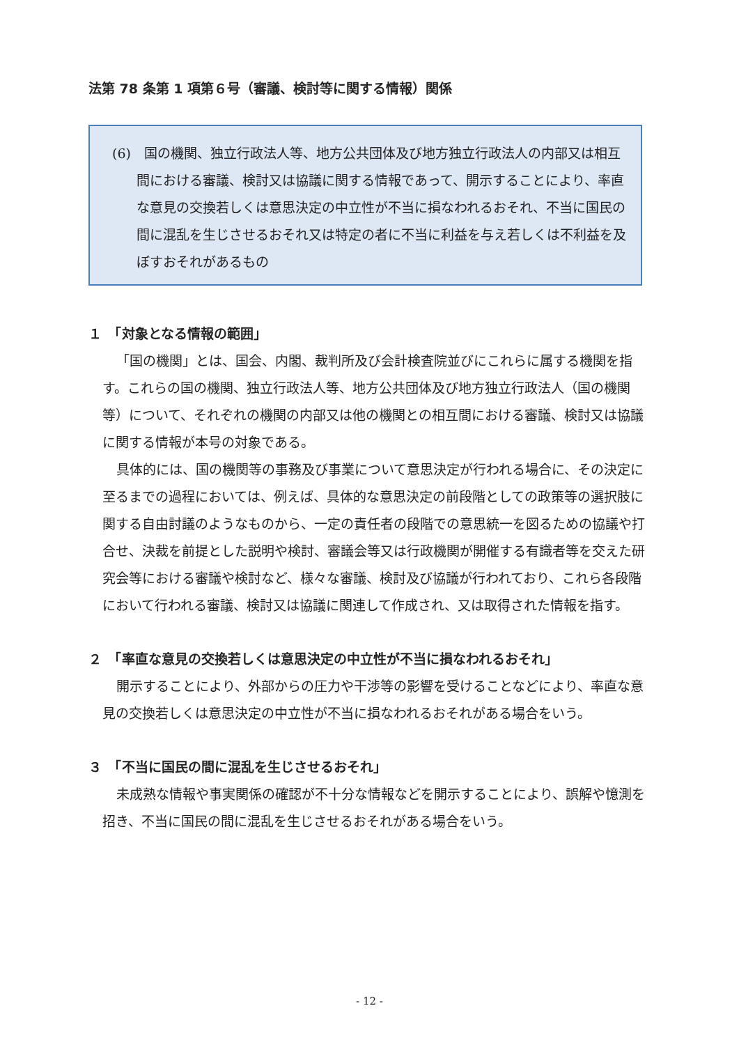法第 78 条第 1 項第６号（審議、検討等に関する情報）関係
(6)　国の機関、独立行政法人等、地方公共団体及び地方独立行政法人の内部又は相互間における審議、検討又は協議に関する情報であって、開示することにより、率直な意見の交換若しくは意思決定の中立性が不当に損なわれるおそれ、不当に国民の間に混乱を生じさせるおそれ又は特定の者に不当に利益を与え若しくは不利益を及ぼすおそれがあるもの
１　「対象となる情報の範囲」
「国の機関」とは、国会、内閣、裁判所及び会計検査院並びにこれらに属する機関を指す。これらの国の機関、独立行政法人等、地方公共団体及び地方独立行政法人（国の機関等）について、それぞれの機関の内部又は他の機関との相互間における審議、検討又は協議に関する情報が本号の対象である。
具体的には、国の機関等の事務及び事業について意思決定が行われる場合に、その決定に至るまでの過程においては、例えば、具体的な意思決定の前段階としての政策等の選択肢に関する自由討議のようなものから、一定の責任者の段階での意思統一を図るための協議や打合せ、決裁を前提とした説明や検討、審議会等又は行政機関が開催する有識者等を交えた研究会等における審議や検討など、様々な審議、検討及び協議が行われており、これら各段階において行われる審議、検討又は協議に関連して作成され、又は取得された情報を指す。
２　「率直な意見の交換若しくは意思決定の中立性が不当に損なわれるおそれ」
開示することにより、外部からの圧力や干渉等の影響を受けることなどにより、率直な意見の交換若しくは意思決定の中立性が不当に損なわれるおそれがある場合をいう。
３　「不当に国民の間に混乱を生じさせるおそれ」
未成熟な情報や事実関係の確認が不十分な情報などを開示することにより、誤解や憶測を招き、不当に国民の間に混乱を生じさせるおそれがある場合をいう。
- 12 -